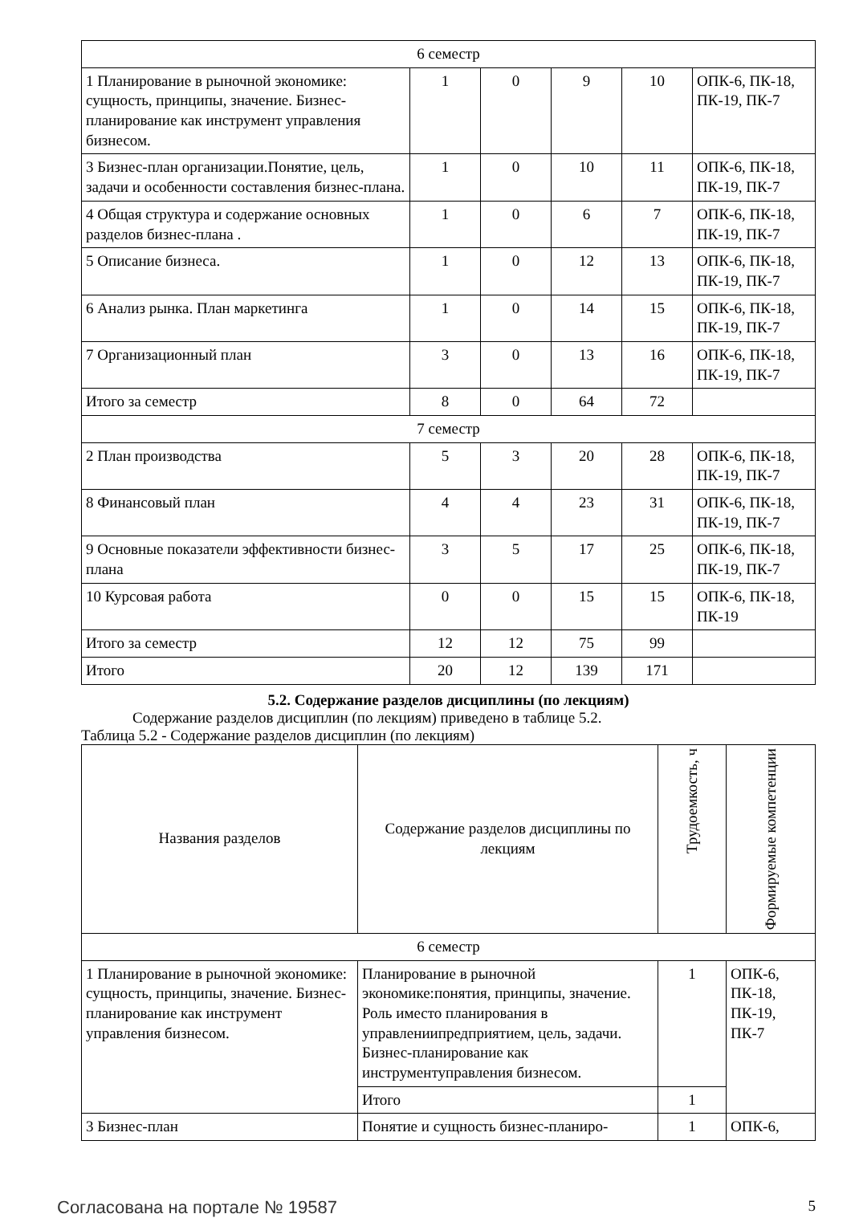| 6 семестр | | | | | |
| 1 Планирование в рыночной экономике: сущность, принципы, значение. Бизнес-планирование как инструмент управления бизнесом. | 1 | 0 | 9 | 10 | ОПК-6, ПК-18, ПК-19, ПК-7 |
| 3 Бизнес-план организации.Понятие, цель, задачи и особенности составления бизнес-плана. | 1 | 0 | 10 | 11 | ОПК-6, ПК-18, ПК-19, ПК-7 |
| 4 Общая структура и содержание основных разделов бизнес-плана . | 1 | 0 | 6 | 7 | ОПК-6, ПК-18, ПК-19, ПК-7 |
| 5 Описание бизнеса. | 1 | 0 | 12 | 13 | ОПК-6, ПК-18, ПК-19, ПК-7 |
| 6 Анализ рынка. План маркетинга | 1 | 0 | 14 | 15 | ОПК-6, ПК-18, ПК-19, ПК-7 |
| 7 Организационный план | 3 | 0 | 13 | 16 | ОПК-6, ПК-18, ПК-19, ПК-7 |
| Итого за семестр | 8 | 0 | 64 | 72 | |
| 7 семестр | | | | | |
| 2 План производства | 5 | 3 | 20 | 28 | ОПК-6, ПК-18, ПК-19, ПК-7 |
| 8 Финансовый план | 4 | 4 | 23 | 31 | ОПК-6, ПК-18, ПК-19, ПК-7 |
| 9 Основные показатели эффективности бизнес-плана | 3 | 5 | 17 | 25 | ОПК-6, ПК-18, ПК-19, ПК-7 |
| 10 Курсовая работа | 0 | 0 | 15 | 15 | ОПК-6, ПК-18, ПК-19 |
| Итого за семестр | 12 | 12 | 75 | 99 | |
| Итого | 20 | 12 | 139 | 171 | |
5.2. Содержание разделов дисциплины (по лекциям)
Содержание разделов дисциплин (по лекциям) приведено в таблице 5.2.
Таблица 5.2 - Содержание разделов дисциплин (по лекциям)
| Названия разделов | Содержание разделов дисциплины по лекциям | Трудоемкость, ч | Формируемые компетенции |
| --- | --- | --- | --- |
| 6 семестр | | | |
| 1 Планирование в рыночной экономике: сущность, принципы, значение. Бизнес-планирование как инструмент управления бизнесом. | Планирование в рыночной экономике:понятия, принципы, значение. Роль иместо планирования в управлениипредприятием, цель, задачи. Бизнес-планирование как инструментуправления бизнесом. | 1 | ОПК-6, ПК-18, ПК-19, ПК-7 |
| | Итого | 1 | |
| 3 Бизнес-план | Понятие и сущность бизнес-планиро- | 1 | ОПК-6, |
Согласована на портале № 19587 5